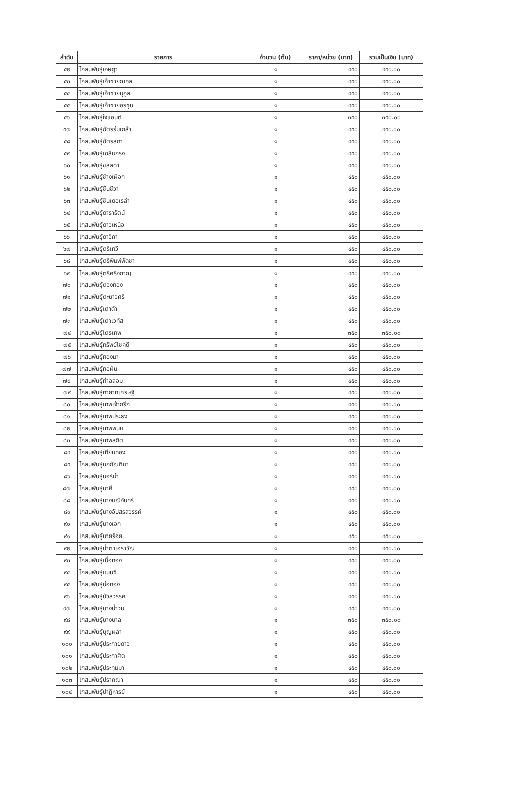| ลำดับ | รายการ | จำนวน (ต้น) | ราคา/หน่วย (บาท) | รวมเป็นเงิน (บาท) |
| --- | --- | --- | --- | --- |
| ๕๒ | โกสนพันธุ์เจษฎา | ๑ | ๔๕๐ | ๔๕๐.๐๐ |
| ๕๓ | โกสนพันธุ์เจ้าชายณคุล | ๑ | ๔๕๐ | ๔๕๐.๐๐ |
| ๕๔ | โกสนพันธุ์เจ้าชายนุกูล | ๑ | ๔๕๐ | ๔๕๐.๐๐ |
| ๕๕ | โกสนพันธุ์เจ้าชายอรชุน | ๑ | ๔๕๐ | ๔๕๐.๐๐ |
| ๕๖ | โกสนพันธุ์ใจแอนต์ | ๑ | ๓๕๐ | ๓๕๐.๐๐ |
| ๕๗ | โกสนพันธุ์ฉัตรร่มเกล้า | ๑ | ๔๕๐ | ๔๕๐.๐๐ |
| ๕๘ | โกสนพันธุ์ฉัตรสุดา | ๑ | ๔๕๐ | ๔๕๐.๐๐ |
| ๕๙ | โกสนพันธุ์เฉลิมกรุง | ๑ | ๔๕๐ | ๔๕๐.๐๐ |
| ๖๐ | โกสนพันธุ์ชลลดา | ๑ | ๔๕๐ | ๔๕๐.๐๐ |
| ๖๑ | โกสนพันธุ์ช้างเผือก | ๑ | ๔๕๐ | ๔๕๐.๐๐ |
| ๖๒ | โกสนพันธุ์ชื่นชีวา | ๑ | ๔๕๐ | ๔๕๐.๐๐ |
| ๖๓ | โกสนพันธุ์ซินเดอเรล่า | ๑ | ๔๕๐ | ๔๕๐.๐๐ |
| ๖๔ | โกสนพันธุ์ดารารัตน์ | ๑ | ๔๕๐ | ๔๕๐.๐๐ |
| ๖๕ | โกสนพันธุ์ดาวเหนือ | ๑ | ๔๕๐ | ๔๕๐.๐๐ |
| ๖๖ | โกสนพันธุ์ดาวิกา | ๑ | ๔๕๐ | ๔๕๐.๐๐ |
| ๖๗ | โกสนพันธุ์ตรีเทวี | ๑ | ๔๕๐ | ๔๕๐.๐๐ |
| ๖๘ | โกสนพันธุ์ตรีพิมพ์พัดชา | ๑ | ๔๕๐ | ๔๕๐.๐๐ |
| ๖๙ | โกสนพันธุ์ตรีศรีจกาญ | ๑ | ๔๕๐ | ๔๕๐.๐๐ |
| ๗๐ | โกสนพันธุ์ตวงทอง | ๑ | ๔๕๐ | ๔๕๐.๐๐ |
| ๗๑ | โกสนพันธุ์ตะนาวศรี | ๑ | ๔๕๐ | ๔๕๐.๐๐ |
| ๗๒ | โกสนพันธุ์เต่าดำ | ๑ | ๔๕๐ | ๔๕๐.๐๐ |
| ๗๓ | โกสนพันธุ์เต่าเวทัส | ๑ | ๔๕๐ | ๔๕๐.๐๐ |
| ๗๔ | โกสนพันธุ์ไตรเทพ | ๑ | ๓๕๐ | ๓๕๐.๐๐ |
| ๗๕ | โกสนพันธุ์ทรัพย์โชคดี | ๑ | ๔๕๐ | ๔๕๐.๐๐ |
| ๗๖ | โกสนพันธุ์ทองมา | ๑ | ๔๕๐ | ๔๕๐.๐๐ |
| ๗๗ | โกสนพันธุ์ทอฝัน | ๑ | ๔๕๐ | ๔๕๐.๐๐ |
| ๗๘ | โกสนพันธุ์ท่าฉลอม | ๑ | ๔๕๐ | ๔๕๐.๐๐ |
| ๗๙ | โกสนพันธุ์ทายาทเศรษฐี | ๑ | ๔๕๐ | ๔๕๐.๐๐ |
| ๘๐ | โกสนพันธุ์เทพเจ้ากรีก | ๑ | ๔๕๐ | ๔๕๐.๐๐ |
| ๘๑ | โกสนพันธุ์เทพประธง | ๑ | ๔๕๐ | ๔๕๐.๐๐ |
| ๘๒ | โกสนพันธุ์เทพพนม | ๑ | ๔๕๐ | ๔๕๐.๐๐ |
| ๘๓ | โกสนพันธุ์เทพสถิต | ๑ | ๔๕๐ | ๔๕๐.๐๐ |
| ๘๔ | โกสนพันธุ์เทียนทอง | ๑ | ๔๕๐ | ๔๕๐.๐๐ |
| ๘๕ | โกสนพันธุ์นกกัณฑิมา | ๑ | ๔๕๐ | ๔๕๐.๐๐ |
| ๘๖ | โกสนพันธุ์นอร์ม่า | ๑ | ๔๕๐ | ๔๕๐.๐๐ |
| ๘๗ | โกสนพันธุ์นาคี | ๑ | ๔๕๐ | ๔๕๐.๐๐ |
| ๘๘ | โกสนพันธุ์นางมณีจันทร์ | ๑ | ๔๕๐ | ๔๕๐.๐๐ |
| ๘๙ | โกสนพันธุ์นางอัปสรสวรรค์ | ๑ | ๔๕๐ | ๔๕๐.๐๐ |
| ๙๐ | โกสนพันธุ์นางเอก | ๑ | ๔๕๐ | ๔๕๐.๐๐ |
| ๙๑ | โกสนพันธุ์นายร้อย | ๑ | ๔๕๐ | ๔๕๐.๐๐ |
| ๙๒ | โกสนพันธุ์น้ำตาเอราวัณ | ๑ | ๔๕๐ | ๔๕๐.๐๐ |
| ๙๓ | โกสนพันธุ์เนื้อทอง | ๑ | ๔๕๐ | ๔๕๐.๐๐ |
| ๙๔ | โกสนพันธุ์แนนซี่ | ๑ | ๔๕๐ | ๔๕๐.๐๐ |
| ๙๕ | โกสนพันธุ์บ่อทอง | ๑ | ๔๕๐ | ๔๕๐.๐๐ |
| ๙๖ | โกสนพันธุ์บัวสวรรค์ | ๑ | ๔๕๐ | ๔๕๐.๐๐ |
| ๙๗ | โกสนพันธุ์บางน้ำวน | ๑ | ๔๕๐ | ๔๕๐.๐๐ |
| ๙๘ | โกสนพันธุ์บางบาล | ๑ | ๓๕๐ | ๓๕๐.๐๐ |
| ๙๙ | โกสนพันธุ์บุญผลา | ๑ | ๔๕๐ | ๔๕๐.๐๐ |
| ๑๐๐ | โกสนพันธุ์ประกายดาว | ๑ | ๔๕๐ | ๔๕๐.๐๐ |
| ๑๐๑ | โกสนพันธุ์ประกาศิต | ๑ | ๔๕๐ | ๔๕๐.๐๐ |
| ๑๐๒ | โกสนพันธุ์ประทุมมา | ๑ | ๔๕๐ | ๔๕๐.๐๐ |
| ๑๐๓ | โกสนพันธุ์ปราถณา | ๑ | ๔๕๐ | ๔๕๐.๐๐ |
| ๑๐๔ | โกสนพันธุ์ปาฏิหารย์ | ๑ | ๔๕๐ | ๔๕๐.๐๐ |